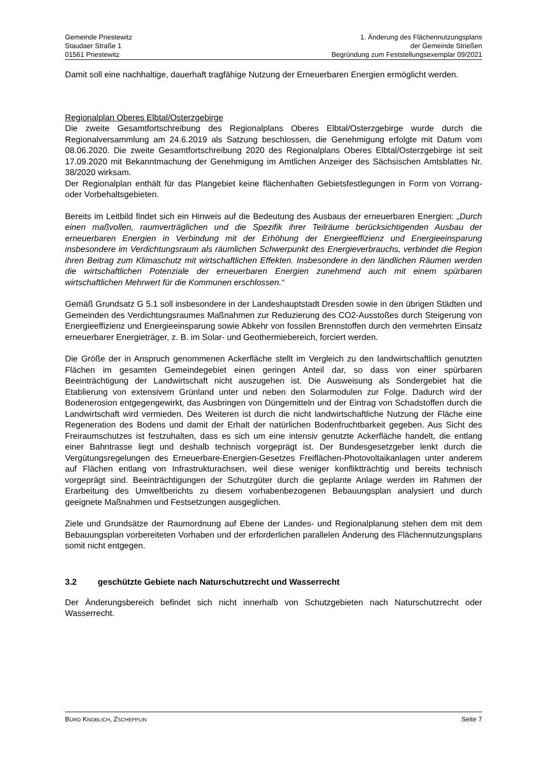Gemeinde Priestewitz
Staudaer Straße 1
01561 Priestewitz
1. Änderung des Flächennutzungsplans
der Gemeinde Strießen
Begründung zum Feststellungsexemplar 09/2021
Damit soll eine nachhaltige, dauerhaft tragfähige Nutzung der Erneuerbaren Energien ermöglicht werden.
Regionalplan Oberes Elbtal/Osterzgebirge
Die zweite Gesamtfortschreibung des Regionalplans Oberes Elbtal/Osterzgebirge wurde durch die Regionalversammlung am 24.6.2019 als Satzung beschlossen, die Genehmigung erfolgte mit Datum vom 08.06.2020. Die zweite Gesamtfortschreibung 2020 des Regionalplans Oberes Elbtal/Osterzgebirge ist seit 17.09.2020 mit Bekanntmachung der Genehmigung im Amtlichen Anzeiger des Sächsischen Amtsblattes Nr. 38/2020 wirksam.
Der Regionalplan enthält für das Plangebiet keine flächenhaften Gebietsfestlegungen in Form von Vorrang- oder Vorbehaltsgebieten.
Bereits im Leitbild findet sich ein Hinweis auf die Bedeutung des Ausbaus der erneuerbaren Energien: „Durch einen maßvollen, raumverträglichen und die Spezifik ihrer Teilräume berücksichtigenden Ausbau der erneuerbaren Energien in Verbindung mit der Erhöhung der Energieeffizienz und Energieeinsparung insbesondere im Verdichtungsraum als räumlichen Schwerpunkt des Energieverbrauchs, verbindet die Region ihren Beitrag zum Klimaschutz mit wirtschaftlichen Effekten. Insbesondere in den ländlichen Räumen werden die wirtschaftlichen Potenziale der erneuerbaren Energien zunehmend auch mit einem spürbaren wirtschaftlichen Mehrwert für die Kommunen erschlossen.“
Gemäß Grundsatz G 5.1 soll insbesondere in der Landeshauptstadt Dresden sowie in den übrigen Städten und Gemeinden des Verdichtungsraumes Maßnahmen zur Reduzierung des CO2-Ausstoßes durch Steigerung von Energieeffizienz und Energieeinsparung sowie Abkehr von fossilen Brennstoffen durch den vermehrten Einsatz erneuerbarer Energieträger, z. B. im Solar- und Geothermiebereich, forciert werden.
Die Größe der in Anspruch genommenen Ackerfläche stellt im Vergleich zu den landwirtschaftlich genutzten Flächen im gesamten Gemeindegebiet einen geringen Anteil dar, so dass von einer spürbaren Beeinträchtigung der Landwirtschaft nicht auszugehen ist. Die Ausweisung als Sondergebiet hat die Etablierung von extensivem Grünland unter und neben den Solarmodulen zur Folge. Dadurch wird der Bodenerosion entgegengewirkt, das Ausbringen von Düngemitteln und der Eintrag von Schadstoffen durch die Landwirtschaft wird vermieden. Des Weiteren ist durch die nicht landwirtschaftliche Nutzung der Fläche eine Regeneration des Bodens und damit der Erhalt der natürlichen Bodenfruchtbarkeit gegeben. Aus Sicht des Freiraumschutzes ist festzuhalten, dass es sich um eine intensiv genutzte Ackerfläche handelt, die entlang einer Bahntrasse liegt und deshalb technisch vorgeprägt ist. Der Bundesgesetzgeber lenkt durch die Vergütungsregelungen des Erneuerbare-Energien-Gesetzes Freiflächen-Photovoltaikanlagen unter anderem auf Flächen entlang von Infrastrukturachsen, weil diese weniger konfliktträchtig und bereits technisch vorgeprägt sind. Beeinträchtigungen der Schutzgüter durch die geplante Anlage werden im Rahmen der Erarbeitung des Umweltberichts zu diesem vorhabenbezogenen Bebauungsplan analysiert und durch geeignete Maßnahmen und Festsetzungen ausgeglichen.
Ziele und Grundsätze der Raumordnung auf Ebene der Landes- und Regionalplanung stehen dem mit dem Bebauungsplan vorbereiteten Vorhaben und der erforderlichen parallelen Änderung des Flächennutzungsplans somit nicht entgegen.
3.2 geschützte Gebiete nach Naturschutzrecht und Wasserrecht
Der Änderungsbereich befindet sich nicht innerhalb von Schutzgebieten nach Naturschutzrecht oder Wasserrecht.
BÜRO KNOBLICH, ZSCHEPPLIN
Seite 7